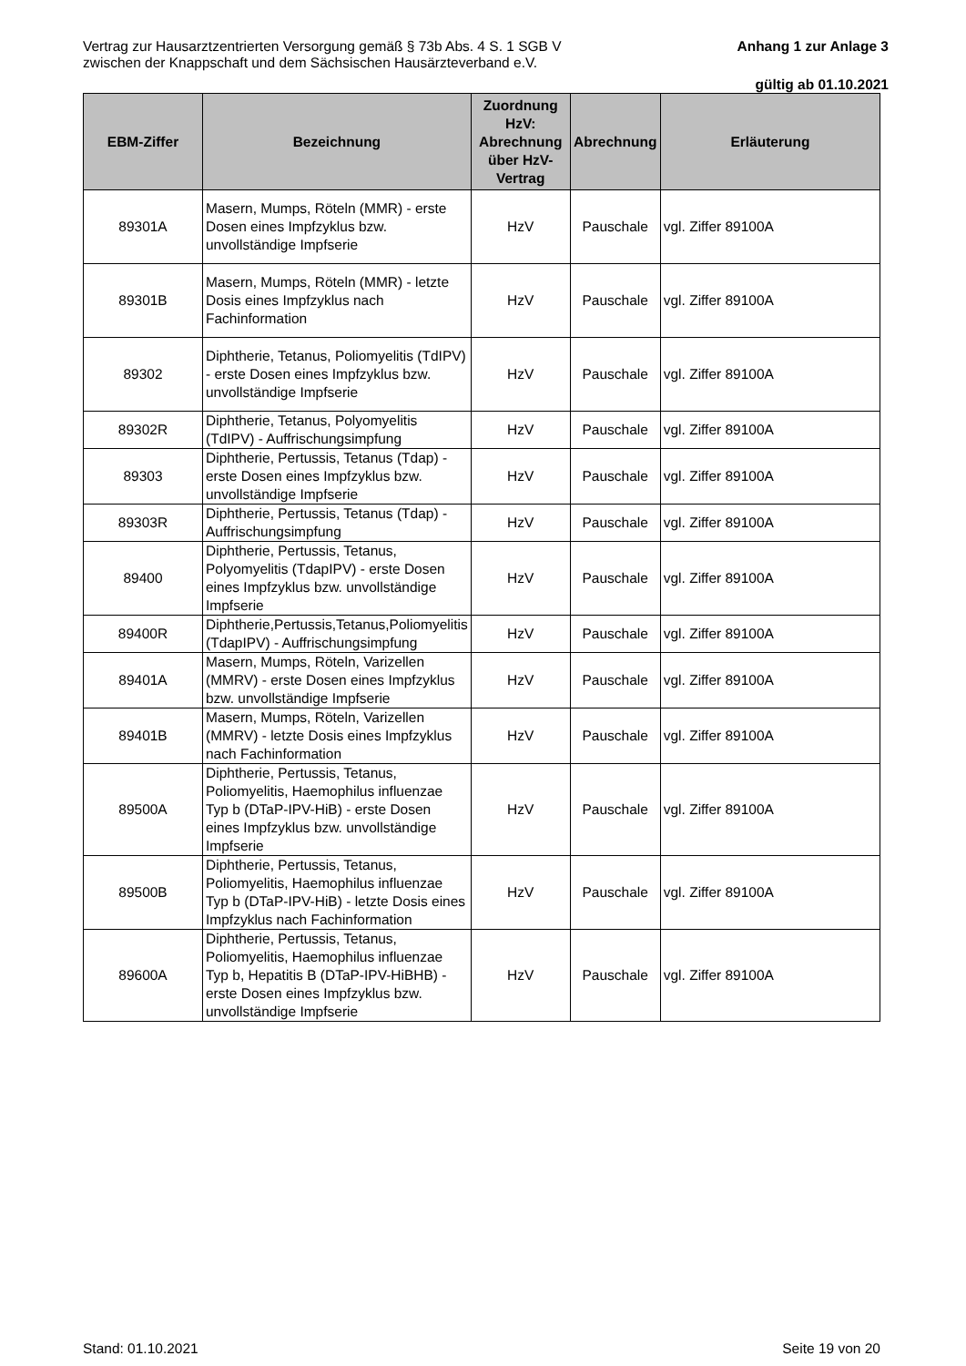Vertrag zur Hausarztzentrierten Versorgung gemäß § 73b Abs. 4 S. 1 SGB V
zwischen der Knappschaft und dem Sächsischen Hausärzteverband e.V.
Anhang 1 zur Anlage 3
gültig ab 01.10.2021
| EBM-Ziffer | Bezeichnung | Zuordnung HzV: Abrechnung über HzV-Vertrag | Abrechnung | Erläuterung |
| --- | --- | --- | --- | --- |
| 89301A | Masern, Mumps, Röteln (MMR) - erste Dosen eines Impfzyklus bzw. unvollständige Impfserie | HzV | Pauschale | vgl. Ziffer 89100A |
| 89301B | Masern, Mumps, Röteln (MMR) - letzte Dosis eines Impfzyklus nach Fachinformation | HzV | Pauschale | vgl. Ziffer 89100A |
| 89302 | Diphtherie, Tetanus, Poliomyelitis (TdIPV) - erste Dosen eines Impfzyklus bzw. unvollständige Impfserie | HzV | Pauschale | vgl. Ziffer 89100A |
| 89302R | Diphtherie, Tetanus, Polyomyelitis (TdIPV) - Auffrischungsimpfung | HzV | Pauschale | vgl. Ziffer 89100A |
| 89303 | Diphtherie, Pertussis, Tetanus (Tdap) - erste Dosen eines Impfzyklus bzw. unvollständige Impfserie | HzV | Pauschale | vgl. Ziffer 89100A |
| 89303R | Diphtherie, Pertussis, Tetanus (Tdap) - Auffrischungsimpfung | HzV | Pauschale | vgl. Ziffer 89100A |
| 89400 | Diphtherie, Pertussis, Tetanus, Polyomyelitis (TdapIPV) - erste Dosen eines Impfzyklus bzw. unvollständige Impfserie | HzV | Pauschale | vgl. Ziffer 89100A |
| 89400R | Diphtherie,Pertussis,Tetanus,Poliomyelitis (TdapIPV) - Auffrischungsimpfung | HzV | Pauschale | vgl. Ziffer 89100A |
| 89401A | Masern, Mumps, Röteln, Varizellen (MMRV) - erste Dosen eines Impfzyklus bzw. unvollständige Impfserie | HzV | Pauschale | vgl. Ziffer 89100A |
| 89401B | Masern, Mumps, Röteln, Varizellen (MMRV) - letzte Dosis eines Impfzyklus nach Fachinformation | HzV | Pauschale | vgl. Ziffer 89100A |
| 89500A | Diphtherie, Pertussis, Tetanus, Poliomyelitis, Haemophilus influenzae Typ b (DTaP-IPV-HiB) - erste Dosen eines Impfzyklus bzw. unvollständige Impfserie | HzV | Pauschale | vgl. Ziffer 89100A |
| 89500B | Diphtherie, Pertussis, Tetanus, Poliomyelitis, Haemophilus influenzae Typ b (DTaP-IPV-HiB) - letzte Dosis eines Impfzyklus nach Fachinformation | HzV | Pauschale | vgl. Ziffer 89100A |
| 89600A | Diphtherie, Pertussis, Tetanus, Poliomyelitis, Haemophilus influenzae Typ b, Hepatitis B (DTaP-IPV-HiBHB) - erste Dosen eines Impfzyklus bzw. unvollständige Impfserie | HzV | Pauschale | vgl. Ziffer 89100A |
Stand: 01.10.2021 Seite 19 von 20